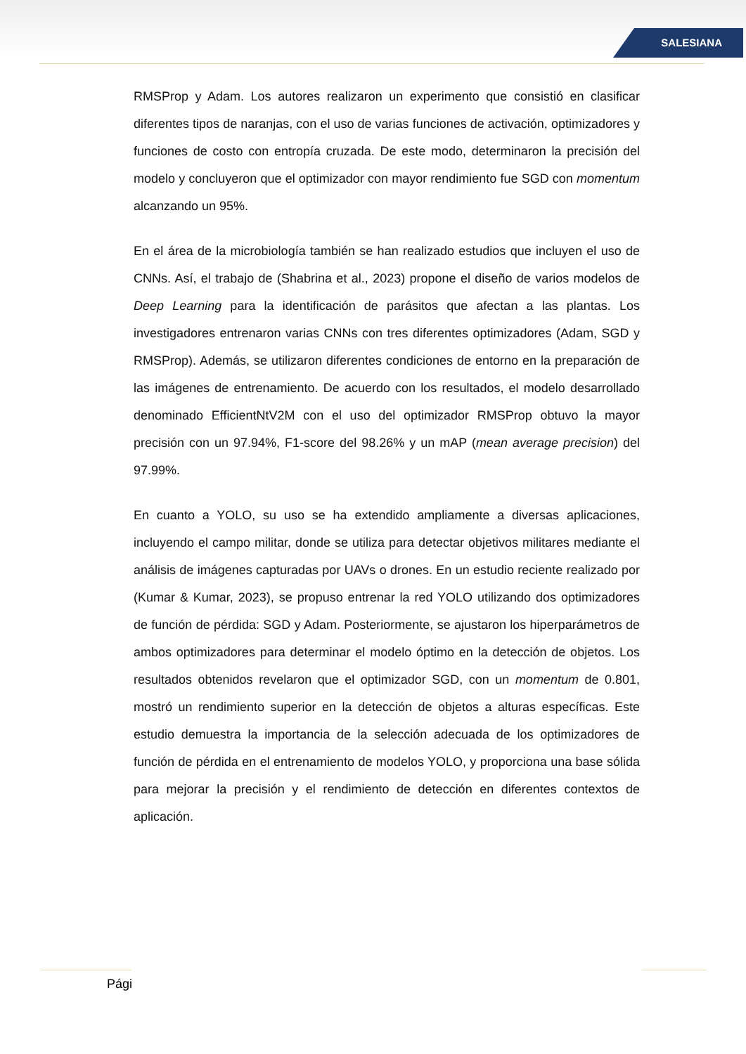SALESIANA
RMSProp y Adam. Los autores realizaron un experimento que consistió en clasificar diferentes tipos de naranjas, con el uso de varias funciones de activación, optimizadores y funciones de costo con entropía cruzada. De este modo, determinaron la precisión del modelo y concluyeron que el optimizador con mayor rendimiento fue SGD con momentum alcanzando un 95%.
En el área de la microbiología también se han realizado estudios que incluyen el uso de CNNs. Así, el trabajo de (Shabrina et al., 2023) propone el diseño de varios modelos de Deep Learning para la identificación de parásitos que afectan a las plantas. Los investigadores entrenaron varias CNNs con tres diferentes optimizadores (Adam, SGD y RMSProp). Además, se utilizaron diferentes condiciones de entorno en la preparación de las imágenes de entrenamiento. De acuerdo con los resultados, el modelo desarrollado denominado EfficientNtV2M con el uso del optimizador RMSProp obtuvo la mayor precisión con un 97.94%, F1-score del 98.26% y un mAP (mean average precision) del 97.99%.
En cuanto a YOLO, su uso se ha extendido ampliamente a diversas aplicaciones, incluyendo el campo militar, donde se utiliza para detectar objetivos militares mediante el análisis de imágenes capturadas por UAVs o drones. En un estudio reciente realizado por (Kumar & Kumar, 2023), se propuso entrenar la red YOLO utilizando dos optimizadores de función de pérdida: SGD y Adam. Posteriormente, se ajustaron los hiperparámetros de ambos optimizadores para determinar el modelo óptimo en la detección de objetos. Los resultados obtenidos revelaron que el optimizador SGD, con un momentum de 0.801, mostró un rendimiento superior en la detección de objetos a alturas específicas. Este estudio demuestra la importancia de la selección adecuada de los optimizadores de función de pérdida en el entrenamiento de modelos YOLO, y proporciona una base sólida para mejorar la precisión y el rendimiento de detección en diferentes contextos de aplicación.
Pági